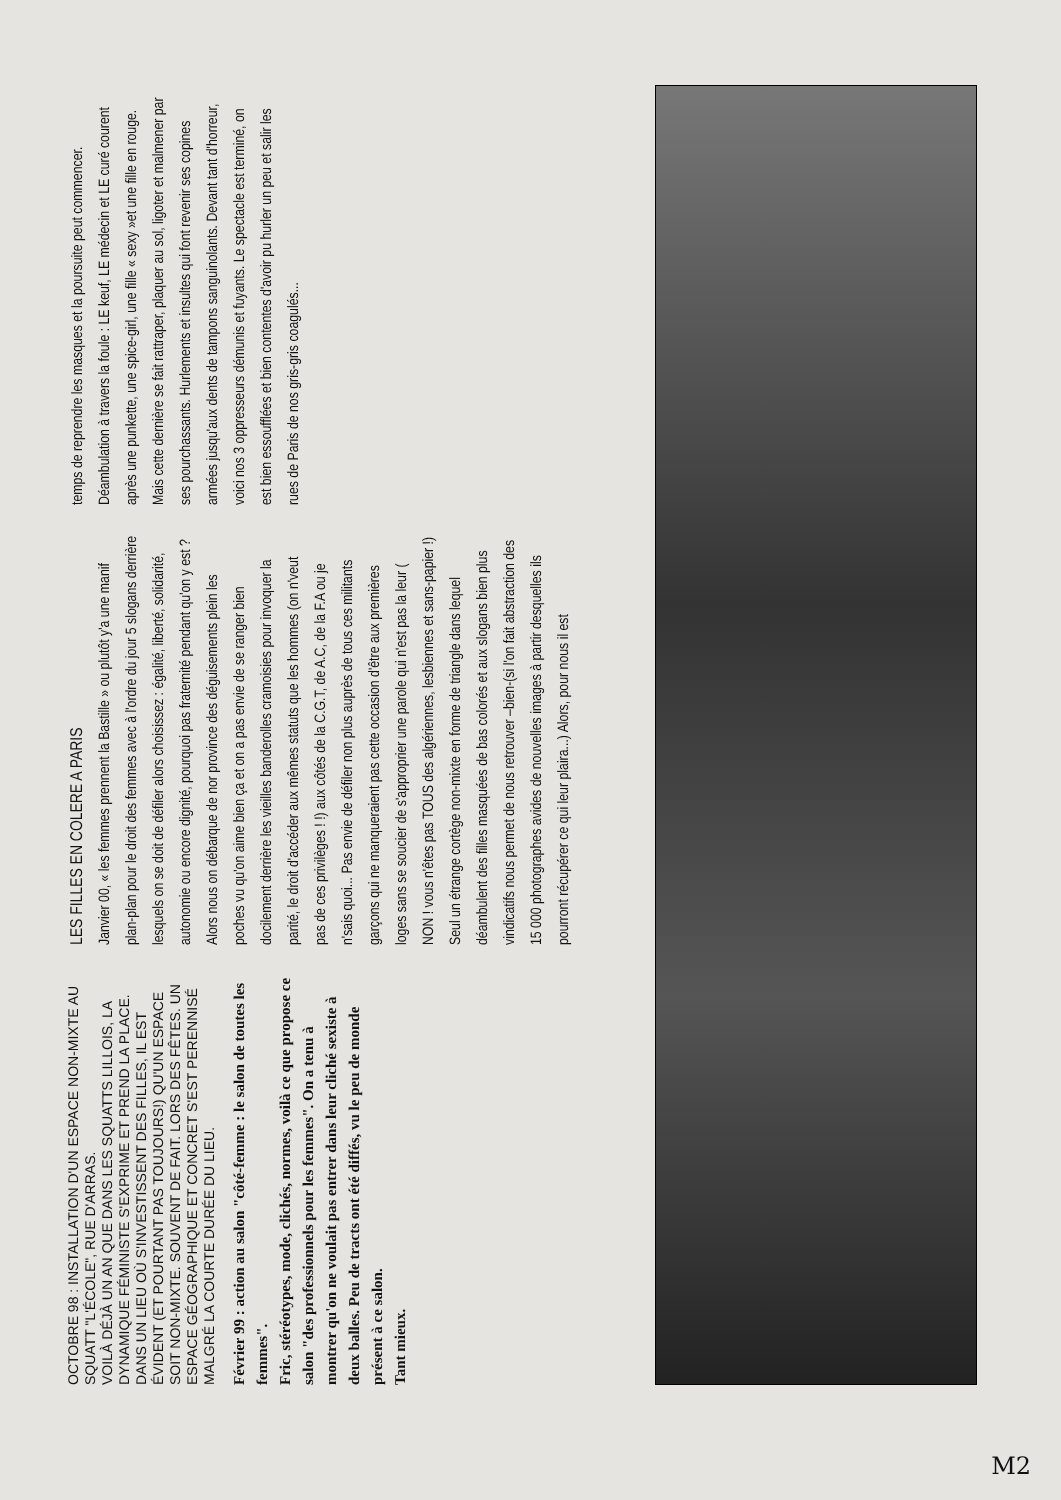OCTOBRE 98 : INSTALLATION D'UN ESPACE NON-MIXTE AU SQUATT "L'ÉCOLE", RUE D'ARRAS.
VOILÀ DÉJÀ UN AN QUE DANS LES SQUATTS LILLOIS, LA DYNAMIQUE FÉMINISTE S'EXPRIME ET PREND LA PLACE. DANS UN LIEU OÙ S'INVESTISSENT DES FILLES, IL EST ÉVIDENT (ET POURTANT PAS TOUJOURS!) QU'UN ESPACE SOIT NON-MIXTE. SOUVENT DE FAIT. LORS DES FÊTES. UN ESPACE GÉOGRAPHIQUE ET CONCRET S'EST PERENNISÉ MALGRÉ LA COURTE DURÉE DU LIEU.
Février 99 : action au salon "côté-femme : le salon de toutes les femmes".
Fric, stéréotypes, mode, clichés, normes, voilà ce que propose ce salon "des professionnels pour les femmes". On a tenu à montrer qu'on ne voulait pas entrer dans leur cliché sexiste à deux balles. Peu de tracts ont été diffés, vu le peu de monde présent à ce salon.
Tant mieux.
LES FILLES EN COLERE A PARIS
Janvier 00, « les femmes prennent la Bastille » ou plutôt y'a une manif plan-plan pour le droit des femmes avec à l'ordre du jour 5 slogans derrière lesquels on se doit de défiler alors choisissez : égalité, liberté, solidarité, autonomie ou encore dignité, pourquoi pas fraternité pendant qu'on y est ? Alors nous on débarque de nor province des déguisements plein les poches vu qu'on aime bien ça et on a pas envie de se ranger bien docilement derrière les vieilles banderolles cramoisies pour invoquer la parité, le droit d'accéder aux mêmes statuts que les hommes (on n'veut pas de ces privilèges ! !) aux côtés de la C.G.T, de A.C, de la F.A ou je n'sais quoi... Pas envie de défiler non plus auprès de tous ces militants garçons qui ne manqueraient pas cette occasion d'être aux premières loges sans se soucier de s'approprier une parole qui n'est pas la leur ( NON ! vous n'êtes pas TOUS des algériennes, lesbiennes et sans-papier !) Seul un étrange cortège non-mixte en forme de triangle dans lequel déambulent des filles masquées de bas colorés et aux slogans bien plus vindicatifs nous permet de nous retrouver –bien-(si l'on fait abstraction des 15 000 photographes avides de nouvelles images à partir desquelles ils pourront récupérer ce qui leur plaira...) Alors, pour nous il est
temps de reprendre les masques et la poursuite peut commencer. Déambulation à travers la foule : LE keuf, LE médecin et LE curé courent après une punkette, une spice-girl, une fille « sexy »et une fille en rouge. Mais cette dernière se fait rattraper, plaquer au sol, ligoter et malmener par ses pourchassants. Hurlements et insultes qui font revenir ses copines armées jusqu'aux dents de tampons sanguinolants. Devant tant d'horreur, voici nos 3 oppresseurs démunis et fuyants. Le spectacle est terminé, on est bien essoufflées et bien contentes d'avoir pu hurler un peu et salir les rues de Paris de nos gris-gris coagulés...
M2